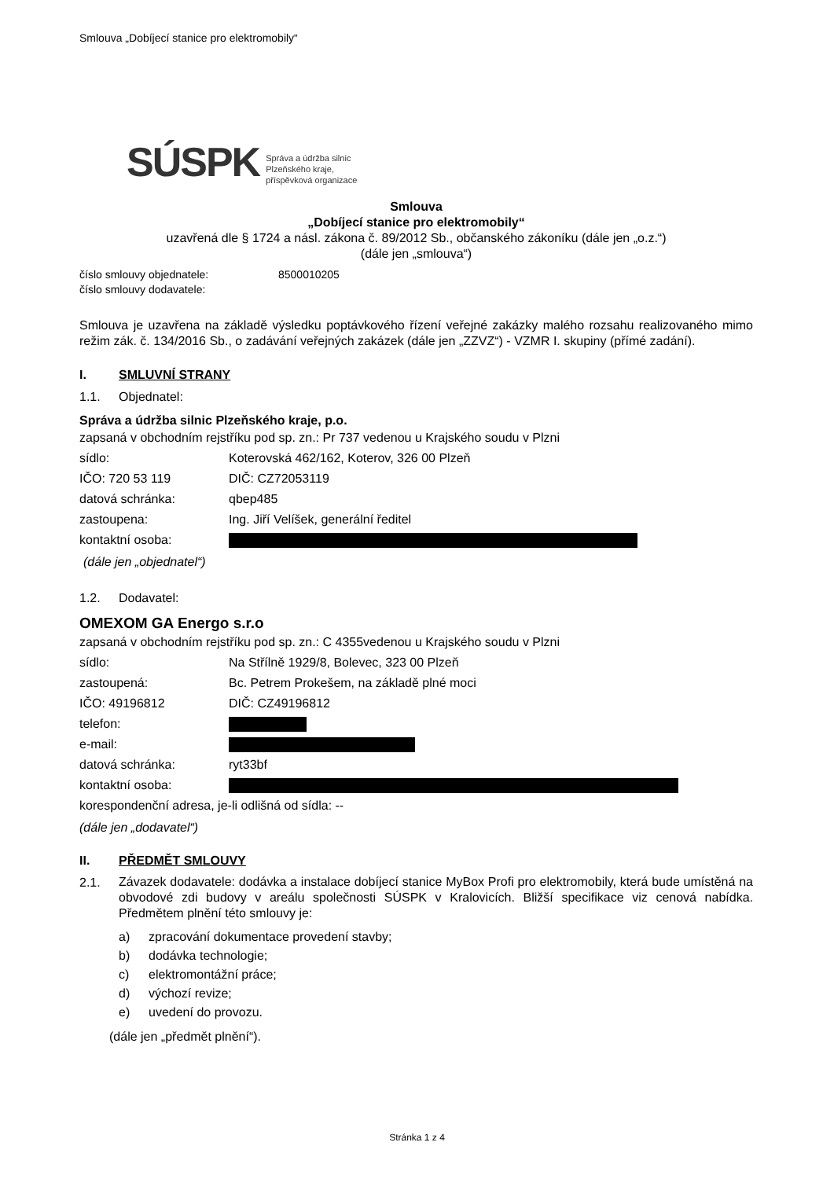Smlouva „Dobíjecí stanice pro elektromobily“
SÚSPK Správa a údržba silnic
Plzeňského kraje,
příspěvková organizace
Smlouva
„Dobíjecí stanice pro elektromobily“
uzavřená dle § 1724 a násl. zákona č. 89/2012 Sb., občanského zákoníku (dále jen „o.z.“)
(dále jen „smlouva“)
číslo smlouvy objednatele: 8500010205
číslo smlouvy dodavatele:
Smlouva je uzavřena na základě výsledku poptávkového řízení veřejné zakázky malého rozsahu realizovaného mimo režim zák. č. 134/2016 Sb., o zadávání veřejných zakázek (dále jen „ZZVZ“) - VZMR I. skupiny (přímé zadání).
I. SMLUVNÍ STRANY
1.1. Objednatel:
Správa a údržba silnic Plzeňského kraje, p.o.
zapsaná v obchodním rejstříku pod sp. zn.: Pr 737 vedenou u Krajského soudu v Plzni
sídlo: Koterovská 462/162, Koterov, 326 00 Plzeň
IČO: 720 53 119 DIČ: CZ72053119
datová schránka: qbep485
zastoupena: Ing. Jiří Velíšek, generální ředitel
kontaktní osoba:
(dále jen „objednatel“)
1.2. Dodavatel:
OMEXOM GA Energo s.r.o
zapsaná v obchodním rejstříku pod sp. zn.: C 4355vedenou u Krajského soudu v Plzni
sídlo: Na Střílně 1929/8, Bolevec, 323 00 Plzeň
zastoupená: Bc. Petrem Prokešem, na základě plné moci
IČO: 49196812 DIČ: CZ49196812
telefon:
e-mail:
datová schránka: ryt33bf
kontaktní osoba:
korespondenční adresa, je-li odlišná od sídla: --
(dále jen „dodavatel“)
II. PŘEDMĚT SMLOUVY
2.1.
Závazek dodavatele: dodávka a instalace dobíjecí stanice MyBox Profi pro elektromobily, která bude umístěná na obvodové zdi budovy v areálu společnosti SÚSPK v Kralovicích. Bližší specifikace viz cenová nabídka. Předmětem plnění této smlouvy je:
a) zpracování dokumentace provedení stavby;
b) dodávka technologie;
c) elektromontážní práce;
d) výchozí revize;
e) uvedení do provozu.
(dále jen „předmět plnění“).
Stránka 1 z 4